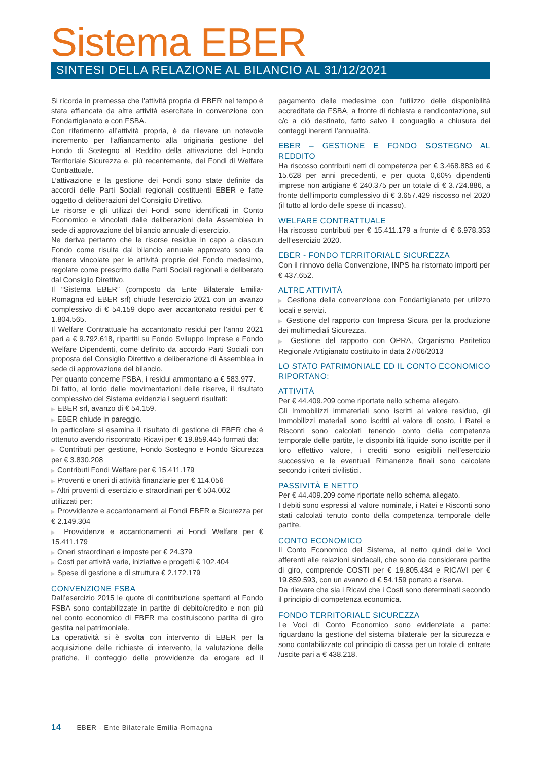Sistema EBER
SINTESI DELLA RELAZIONE AL BILANCIO AL 31/12/2021
Si ricorda in premessa che l’attività propria di EBER nel tempo è stata affiancata da altre attività esercitate in convenzione con Fondartigianato e con FSBA.
Con riferimento all’attività propria, è da rilevare un notevole incremento per l’affiancamento alla originaria gestione del Fondo di Sostegno al Reddito della attivazione del Fondo Territoriale Sicurezza e, più recentemente, dei Fondi di Welfare Contrattuale.
L’attivazione e la gestione dei Fondi sono state definite da accordi delle Parti Sociali regionali costituenti EBER e fatte oggetto di deliberazioni del Consiglio Direttivo.
Le risorse e gli utilizzi dei Fondi sono identificati in Conto Economico e vincolati dalle deliberazioni della Assemblea in sede di approvazione del bilancio annuale di esercizio.
Ne deriva pertanto che le risorse residue in capo a ciascun Fondo come risulta dal bilancio annuale approvato sono da ritenere vincolate per le attività proprie del Fondo medesimo, regolate come prescritto dalle Parti Sociali regionali e deliberato dal Consiglio Direttivo.
Il “Sistema EBER” (composto da Ente Bilaterale Emilia-Romagna ed EBER srl) chiude l’esercizio 2021 con un avanzo complessivo di € 54.159 dopo aver accantonato residui per € 1.804.565.
Il Welfare Contrattuale ha accantonato residui per l’anno 2021 pari a € 9.792.618, ripartiti su Fondo Sviluppo Imprese e Fondo Welfare Dipendenti, come definito da accordo Parti Sociali con proposta del Consiglio Direttivo e deliberazione di Assemblea in sede di approvazione del bilancio.
Per quanto concerne FSBA, i residui ammontano a € 583.977.
Di fatto, al lordo delle movimentazioni delle riserve, il risultato complessivo del Sistema evidenzia i seguenti risultati:
▶ EBER srl, avanzo di € 54.159.
▶ EBER chiude in pareggio.
In particolare si esamina il risultato di gestione di EBER che è ottenuto avendo riscontrato Ricavi per € 19.859.445 formati da:
▶ Contributi per gestione, Fondo Sostegno e Fondo Sicurezza per € 3.830.208
▶ Contributi Fondi Welfare per € 15.411.179
▶ Proventi e oneri di attività finanziarie per € 114.056
▶ Altri proventi di esercizio e straordinari per € 504.002
utilizzati per:
▶ Provvidenze e accantonamenti ai Fondi EBER e Sicurezza per € 2.149.304
▶ Provvidenze e accantonamenti ai Fondi Welfare per € 15.411.179
▶ Oneri straordinari e imposte per € 24.379
▶ Costi per attività varie, iniziative e progetti € 102.404
▶ Spese di gestione e di struttura € 2.172.179
CONVENZIONE FSBA
Dall’esercizio 2015 le quote di contribuzione spettanti al Fondo FSBA sono contabilizzate in partite di debito/credito e non più nel conto economico di EBER ma costituiscono partita di giro gestita nel patrimoniale.
La operatività si è svolta con intervento di EBER per la acquisizione delle richieste di intervento, la valutazione delle pratiche, il conteggio delle provvidenze da erogare ed il pagamento delle medesime con l’utilizzo delle disponibilità accreditate da FSBA, a fronte di richiesta e rendicontazione, sul c/c a ciò destinato, fatto salvo il conguaglio a chiusura dei conteggi inerenti l’annualità.
EBER – GESTIONE E FONDO SOSTEGNO AL REDDITO
Ha riscosso contributi netti di competenza per € 3.468.883 ed € 15.628 per anni precedenti, e per quota 0,60% dipendenti imprese non artigiane € 240.375 per un totale di € 3.724.886, a fronte dell’importo complessivo di € 3.657.429 riscosso nel 2020 (il tutto al lordo delle spese di incasso).
WELFARE CONTRATTUALE
Ha riscosso contributi per € 15.411.179 a fronte di € 6.978.353 dell’esercizio 2020.
EBER - FONDO TERRITORIALE SICUREZZA
Con il rinnovo della Convenzione, INPS ha ristornato importi per € 437.652.
ALTRE ATTIVITÀ
▶ Gestione della convenzione con Fondartigianato per utilizzo locali e servizi.
▶ Gestione del rapporto con Impresa Sicura per la produzione dei multimediali Sicurezza.
▶ Gestione del rapporto con OPRA, Organismo Paritetico Regionale Artigianato costituito in data 27/06/2013
LO STATO PATRIMONIALE ED IL CONTO ECONOMICO RIPORTANO:
ATTIVITÀ
Per € 44.409.209 come riportate nello schema allegato.
Gli Immobilizzi immateriali sono iscritti al valore residuo, gli Immobilizzi materiali sono iscritti al valore di costo, i Ratei e Risconti sono calcolati tenendo conto della competenza temporale delle partite, le disponibilità liquide sono iscritte per il loro effettivo valore, i crediti sono esigibili nell’esercizio successivo e le eventuali Rimanenze finali sono calcolate secondo i criteri civilistici.
PASSIVITÀ E NETTO
Per € 44.409.209 come riportate nello schema allegato.
I debiti sono espressi al valore nominale, i Ratei e Risconti sono stati calcolati tenuto conto della competenza temporale delle partite.
CONTO ECONOMICO
Il Conto Economico del Sistema, al netto quindi delle Voci afferenti alle relazioni sindacali, che sono da considerare partite di giro, comprende COSTI per € 19.805.434 e RICAVI per € 19.859.593, con un avanzo di € 54.159 portato a riserva.
Da rilevare che sia i Ricavi che i Costi sono determinati secondo il principio di competenza economica.
FONDO TERRITORIALE SICUREZZA
Le Voci di Conto Economico sono evidenziate a parte: riguardano la gestione del sistema bilaterale per la sicurezza e sono contabilizzate col principio di cassa per un totale di entrate /uscite pari a € 438.218.
14 EBER - Ente Bilaterale Emilia-Romagna